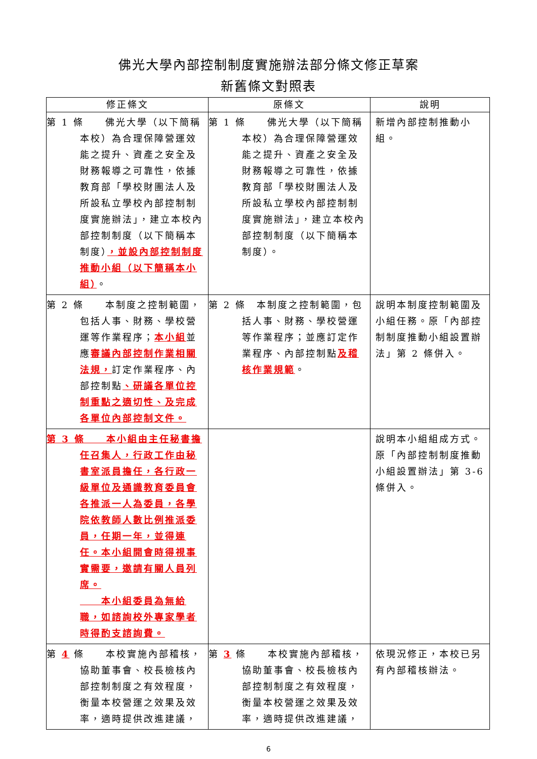佛光大學內部控制制度實施辦法部分條文修正草案
新舊條文對照表
| 修正條文 | 原條文 | 說明 |
| --- | --- | --- |
| 第 1 條 佛光大學（以下簡稱本校）為合理保障營運效能之提升、資產之安全及財務報導之可靠性，依據教育部「學校財團法人及所設私立學校內部控制制度實施辦法」，建立本校內部控制制度（以下簡稱本制度） ，並設內部控制制度推動小組（以下簡稱本小組） 。 | 第 1 條 佛光大學（以下簡稱本校）為合理保障營運效能之提升、資產之安全及財務報導之可靠性，依據教育部「學校財團法人及所設私立學校內部控制制度實施辦法」，建立本校內部控制制度（以下簡稱本制度）。 | 新增內部控制推動小組。 |
| 第 2 條 本制度之控制範圍，包括人事、財務、學校營運等作業程序； 本小組 並應 審議內部控制作業相關法規， 訂定作業程序、內部控制點 、研議各單位控制重點之適切性、及完成各單位內部控制文件。 | 第 2 條 本制度之控制範圍，包括人事、財務、學校營運等作業程序；並應訂定作業程序、內部控制點 及稽核作業規範 。 | 說明本制度控制範圍及小組任務。原「內部控制制度推動小組設置辦法」第 2 條併入。 |
| 第 3 條 本小組由主任秘書擔任召集人，行政工作由秘書室派員擔任，各行政一級單位及通識教育委員會各推派一人為委員，各學院依教師人數比例推派委員，任期一年，並得連任。本小組開會時得視事實需要，邀請有關人員列席。 本小組委員為無給職，如諮詢校外專家學者時得酌支諮詢費。 | | 說明本小組組成方式。原「內部控制制度推動小組設置辦法」第 3-6 條併入。 |
| 第 4 條 本校實施內部稽核，協助董事會、校長檢核內部控制制度之有效程度，衡量本校營運之效果及效率，適時提供改進建議， | 第 3 條 本校實施內部稽核，協助董事會、校長檢核內部控制制度之有效程度，衡量本校營運之效果及效率，適時提供改進建議， | 依現況修正，本校已另有內部稽核辦法。 |
6